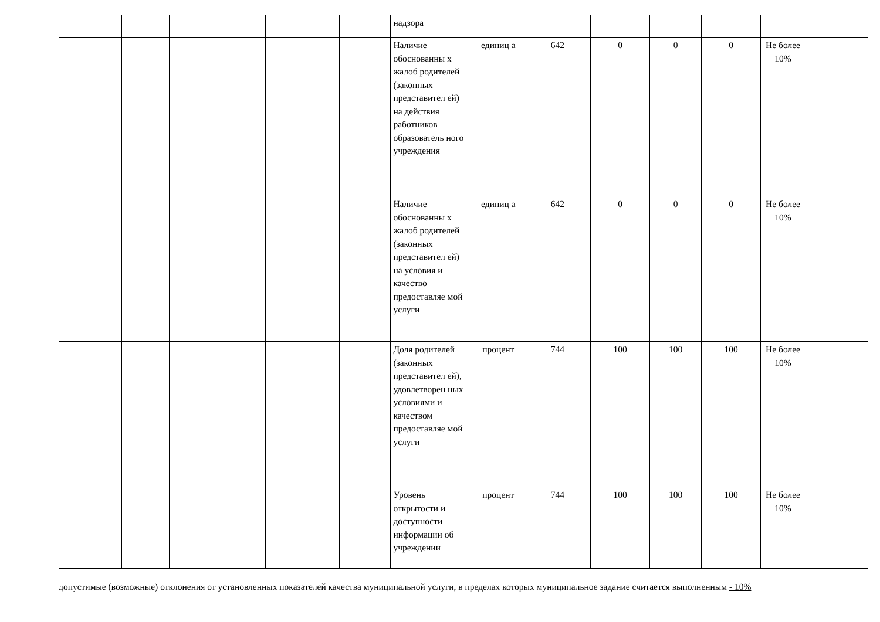| | | | | | | надзора | | | | | | | |
| | | | | | | Наличие обоснованны х жалоб родителей (законных представител ей) на действия работников образователь ного учреждения | единиц а | 642 | 0 | 0 | 0 | Не более 10% | |
| | | | | | | Наличие обоснованны х жалоб родителей (законных представител ей) на условия и качество предоставляе мой услуги | единиц а | 642 | 0 | 0 | 0 | Не более 10% | |
| | | | | | | Доля родителей (законных представител ей), удовлетворен ных условиями и качеством предоставляе мой услуги | процент | 744 | 100 | 100 | 100 | Не более 10% | |
| | | | | | | Уровень открытости и доступности информации об учреждении | процент | 744 | 100 | 100 | 100 | Не более 10% | |
допустимые (возможные) отклонения от установленных показателей качества муниципальной услуги, в пределах которых муниципальное задание считается выполненным - 10%